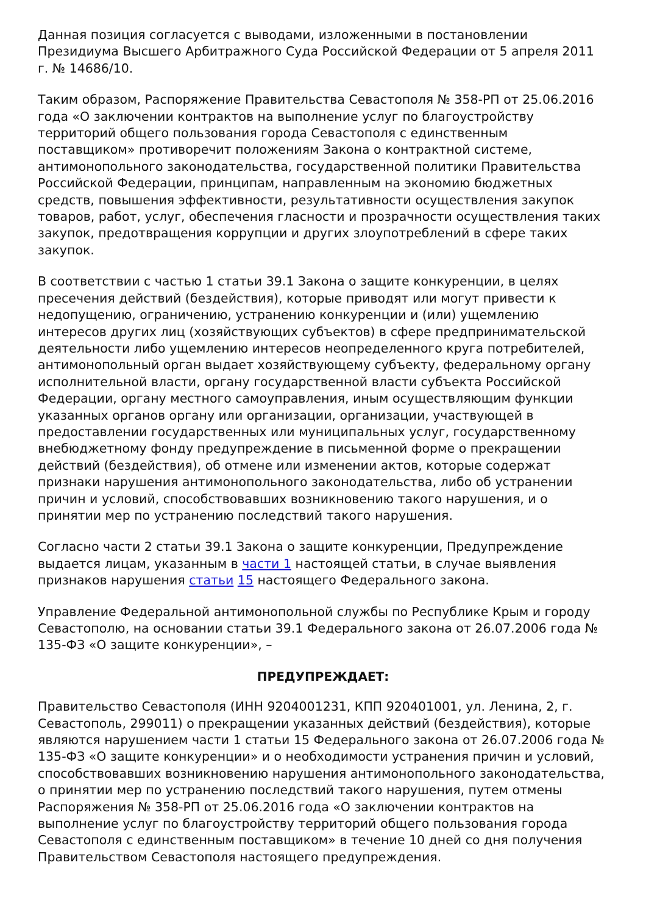Данная позиция согласуется с выводами, изложенными в постановлении Президиума Высшего Арбитражного Суда Российской Федерации от 5 апреля 2011 г. № 14686/10.
Таким образом, Распоряжение Правительства Севастополя № 358-РП от 25.06.2016 года «О заключении контрактов на выполнение услуг по благоустройству территорий общего пользования города Севастополя с единственным поставщиком» противоречит положениям Закона о контрактной системе, антимонопольного законодательства, государственной политики Правительства Российской Федерации, принципам, направленным на экономию бюджетных средств, повышения эффективности, результативности осуществления закупок товаров, работ, услуг, обеспечения гласности и прозрачности осуществления таких закупок, предотвращения коррупции и других злоупотреблений в сфере таких закупок.
В соответствии с частью 1 статьи 39.1 Закона о защите конкуренции, в целях пресечения действий (бездействия), которые приводят или могут привести к недопущению, ограничению, устранению конкуренции и (или) ущемлению интересов других лиц (хозяйствующих субъектов) в сфере предпринимательской деятельности либо ущемлению интересов неопределенного круга потребителей, антимонопольный орган выдает хозяйствующему субъекту, федеральному органу исполнительной власти, органу государственной власти субъекта Российской Федерации, органу местного самоуправления, иным осуществляющим функции указанных органов органу или организации, организации, участвующей в предоставлении государственных или муниципальных услуг, государственному внебюджетному фонду предупреждение в письменной форме о прекращении действий (бездействия), об отмене или изменении актов, которые содержат признаки нарушения антимонопольного законодательства, либо об устранении причин и условий, способствовавших возникновению такого нарушения, и о принятии мер по устранению последствий такого нарушения.
Согласно части 2 статьи 39.1 Закона о защите конкуренции, Предупреждение выдается лицам, указанным в части 1 настоящей статьи, в случае выявления признаков нарушения статьи 15 настоящего Федерального закона.
Управление Федеральной антимонопольной службы по Республике Крым и городу Севастополю, на основании статьи 39.1 Федерального закона от 26.07.2006 года № 135-ФЗ «О защите конкуренции», –
ПРЕДУПРЕЖДАЕТ:
Правительство Севастополя (ИНН 9204001231, КПП 920401001, ул. Ленина, 2, г. Севастополь, 299011) о прекращении указанных действий (бездействия), которые являются нарушением части 1 статьи 15 Федерального закона от 26.07.2006 года № 135-ФЗ «О защите конкуренции» и о необходимости устранения причин и условий, способствовавших возникновению нарушения антимонопольного законодательства, о принятии мер по устранению последствий такого нарушения, путем отмены Распоряжения № 358-РП от 25.06.2016 года «О заключении контрактов на выполнение услуг по благоустройству территорий общего пользования города Севастополя с единственным поставщиком» в течение 10 дней со дня получения Правительством Севастополя настоящего предупреждения.